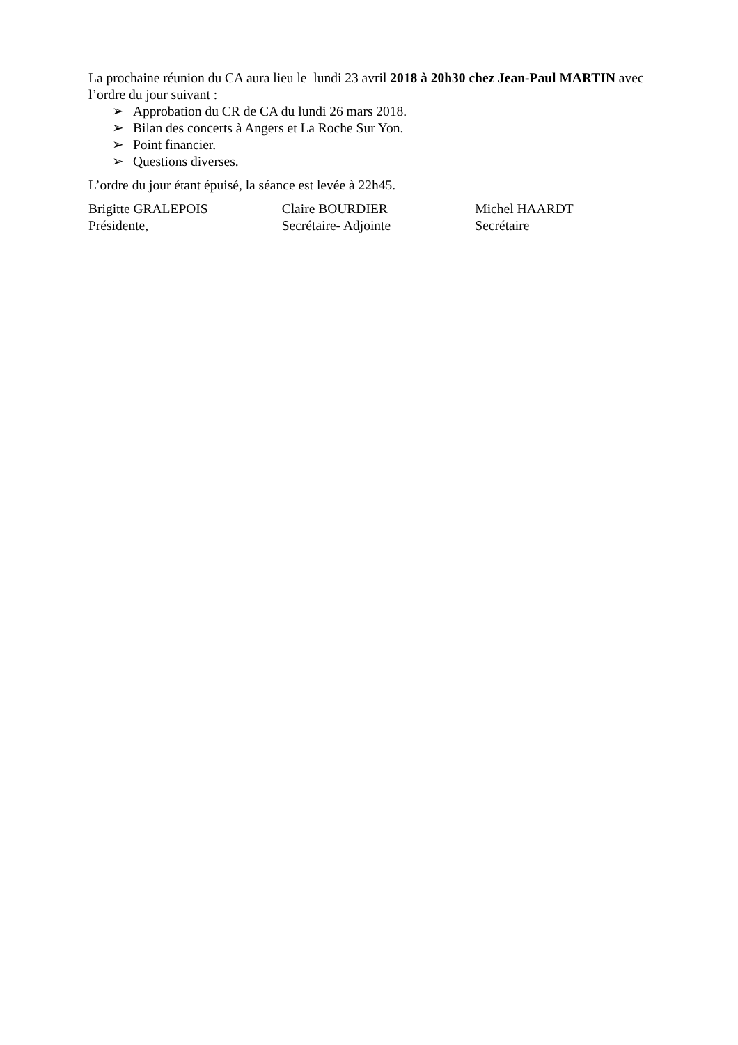La prochaine réunion du CA aura lieu le lundi 23 avril 2018 à 20h30 chez Jean-Paul MARTIN avec l’ordre du jour suivant :
➢ Approbation du CR de CA du lundi 26 mars 2018.
➢ Bilan des concerts à Angers et La Roche Sur Yon.
➢ Point financier.
➢ Questions diverses.
L’ordre du jour étant épuisé, la séance est levée à 22h45.
Brigitte GRALEPOIS
Présidente,
Claire BOURDIER
Secrétaire- Adjointe
Michel HAARDT
Secrétaire